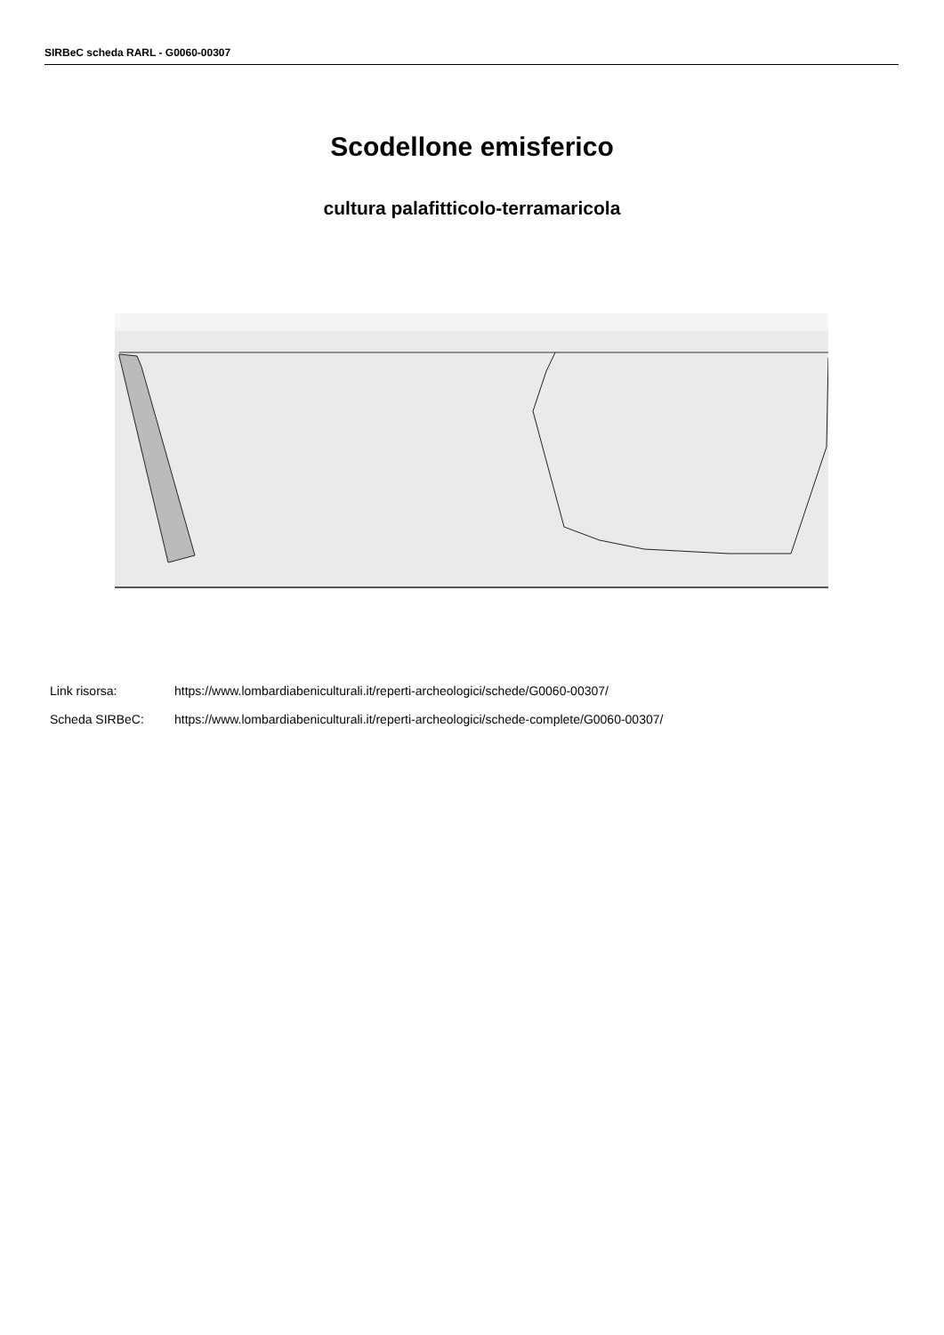SIRBeC scheda RARL - G0060-00307
Scodellone emisferico
cultura palafitticolo-terramaricola
Link risorsa: https://www.lombardiabeniculturali.it/reperti-archeologici/schede/G0060-00307/
Scheda SIRBeC: https://www.lombardiabeniculturali.it/reperti-archeologici/schede-complete/G0060-00307/